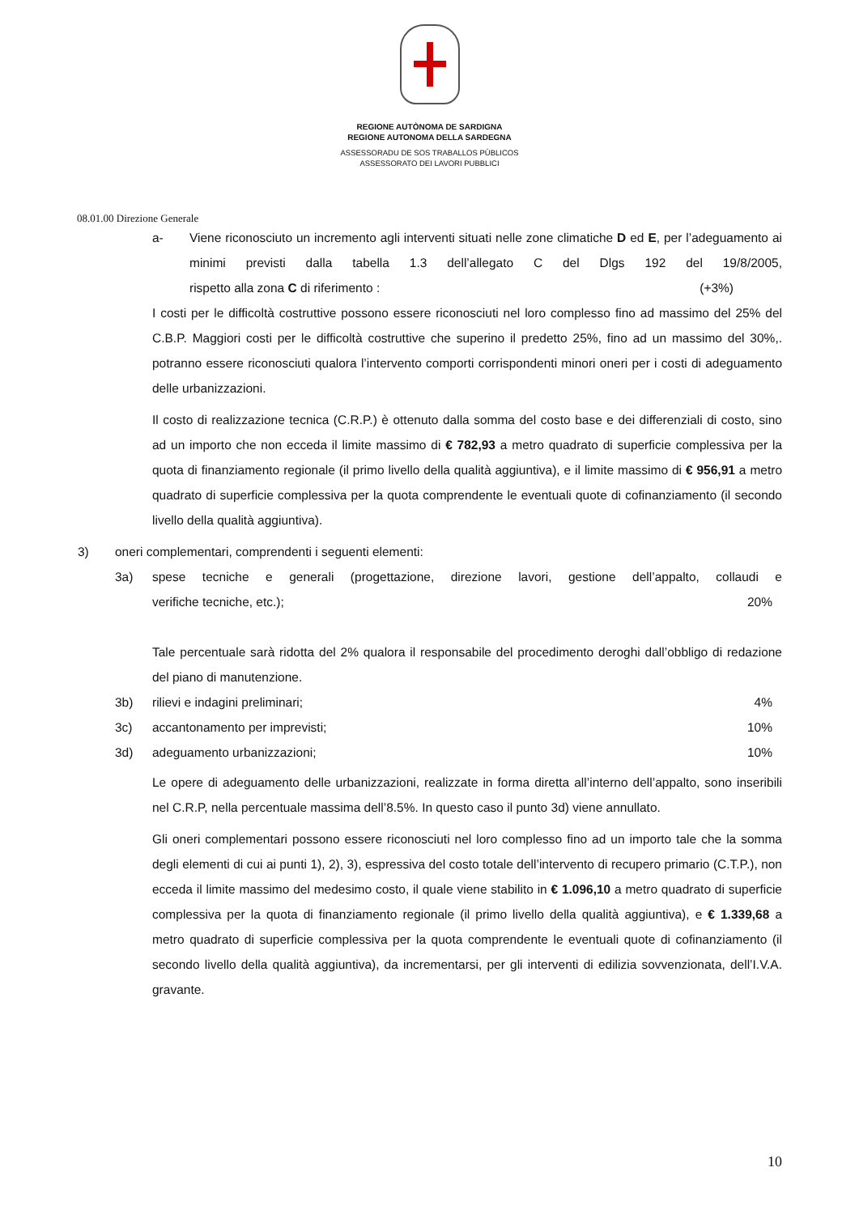REGIONE AUTÒNOMA DE SARDIGNA
REGIONE AUTONOMA DELLA SARDEGNA
ASSESSORADU DE SOS TRABALLOS PÙBLICOS
ASSESSORATO DEI LAVORI PUBBLICI
08.01.00 Direzione Generale
a- Viene riconosciuto un incremento agli interventi situati nelle zone climatiche D ed E, per l’adeguamento ai minimi previsti dalla tabella 1.3 dell’allegato C del Dlgs 192 del 19/8/2005, rispetto alla zona C di riferimento : (+3%)
I costi per le difficoltà costruttive possono essere riconosciuti nel loro complesso fino ad massimo del 25% del C.B.P. Maggiori costi per le difficoltà costruttive che superino il predetto 25%, fino ad un massimo del 30%,. potranno essere riconosciuti qualora l’intervento comporti corrispondenti minori oneri per i costi di adeguamento delle urbanizzazioni.
Il costo di realizzazione tecnica (C.R.P.) è ottenuto dalla somma del costo base e dei differenziali di costo, sino ad un importo che non ecceda il limite massimo di € 782,93 a metro quadrato di superficie complessiva per la quota di finanziamento regionale (il primo livello della qualità aggiuntiva), e il limite massimo di € 956,91 a metro quadrato di superficie complessiva per la quota comprendente le eventuali quote di cofinanziamento (il secondo livello della qualità aggiuntiva).
3) oneri complementari, comprendenti i seguenti elementi:
3a) spese tecniche e generali (progettazione, direzione lavori, gestione dell’appalto, collaudi e verifiche tecniche, etc.); 20%
Tale percentuale sarà ridotta del 2% qualora il responsabile del procedimento deroghi dall’obbligo di redazione del piano di manutenzione.
3b) rilievi e indagini preliminari; 4%
3c) accantonamento per imprevisti; 10%
3d) adeguamento urbanizzazioni; 10%
Le opere di adeguamento delle urbanizzazioni, realizzate in forma diretta all’interno dell’appalto, sono inseribili nel C.R.P, nella percentuale massima dell’8.5%. In questo caso il punto 3d) viene annullato.
Gli oneri complementari possono essere riconosciuti nel loro complesso fino ad un importo tale che la somma degli elementi di cui ai punti 1), 2), 3), espressiva del costo totale dell’intervento di recupero primario (C.T.P.), non ecceda il limite massimo del medesimo costo, il quale viene stabilito in € 1.096,10 a metro quadrato di superficie complessiva per la quota di finanziamento regionale (il primo livello della qualità aggiuntiva), e € 1.339,68 a metro quadrato di superficie complessiva per la quota comprendente le eventuali quote di cofinanziamento (il secondo livello della qualità aggiuntiva), da incrementarsi, per gli interventi di edilizia sovvenzionata, dell’I.V.A. gravante.
10